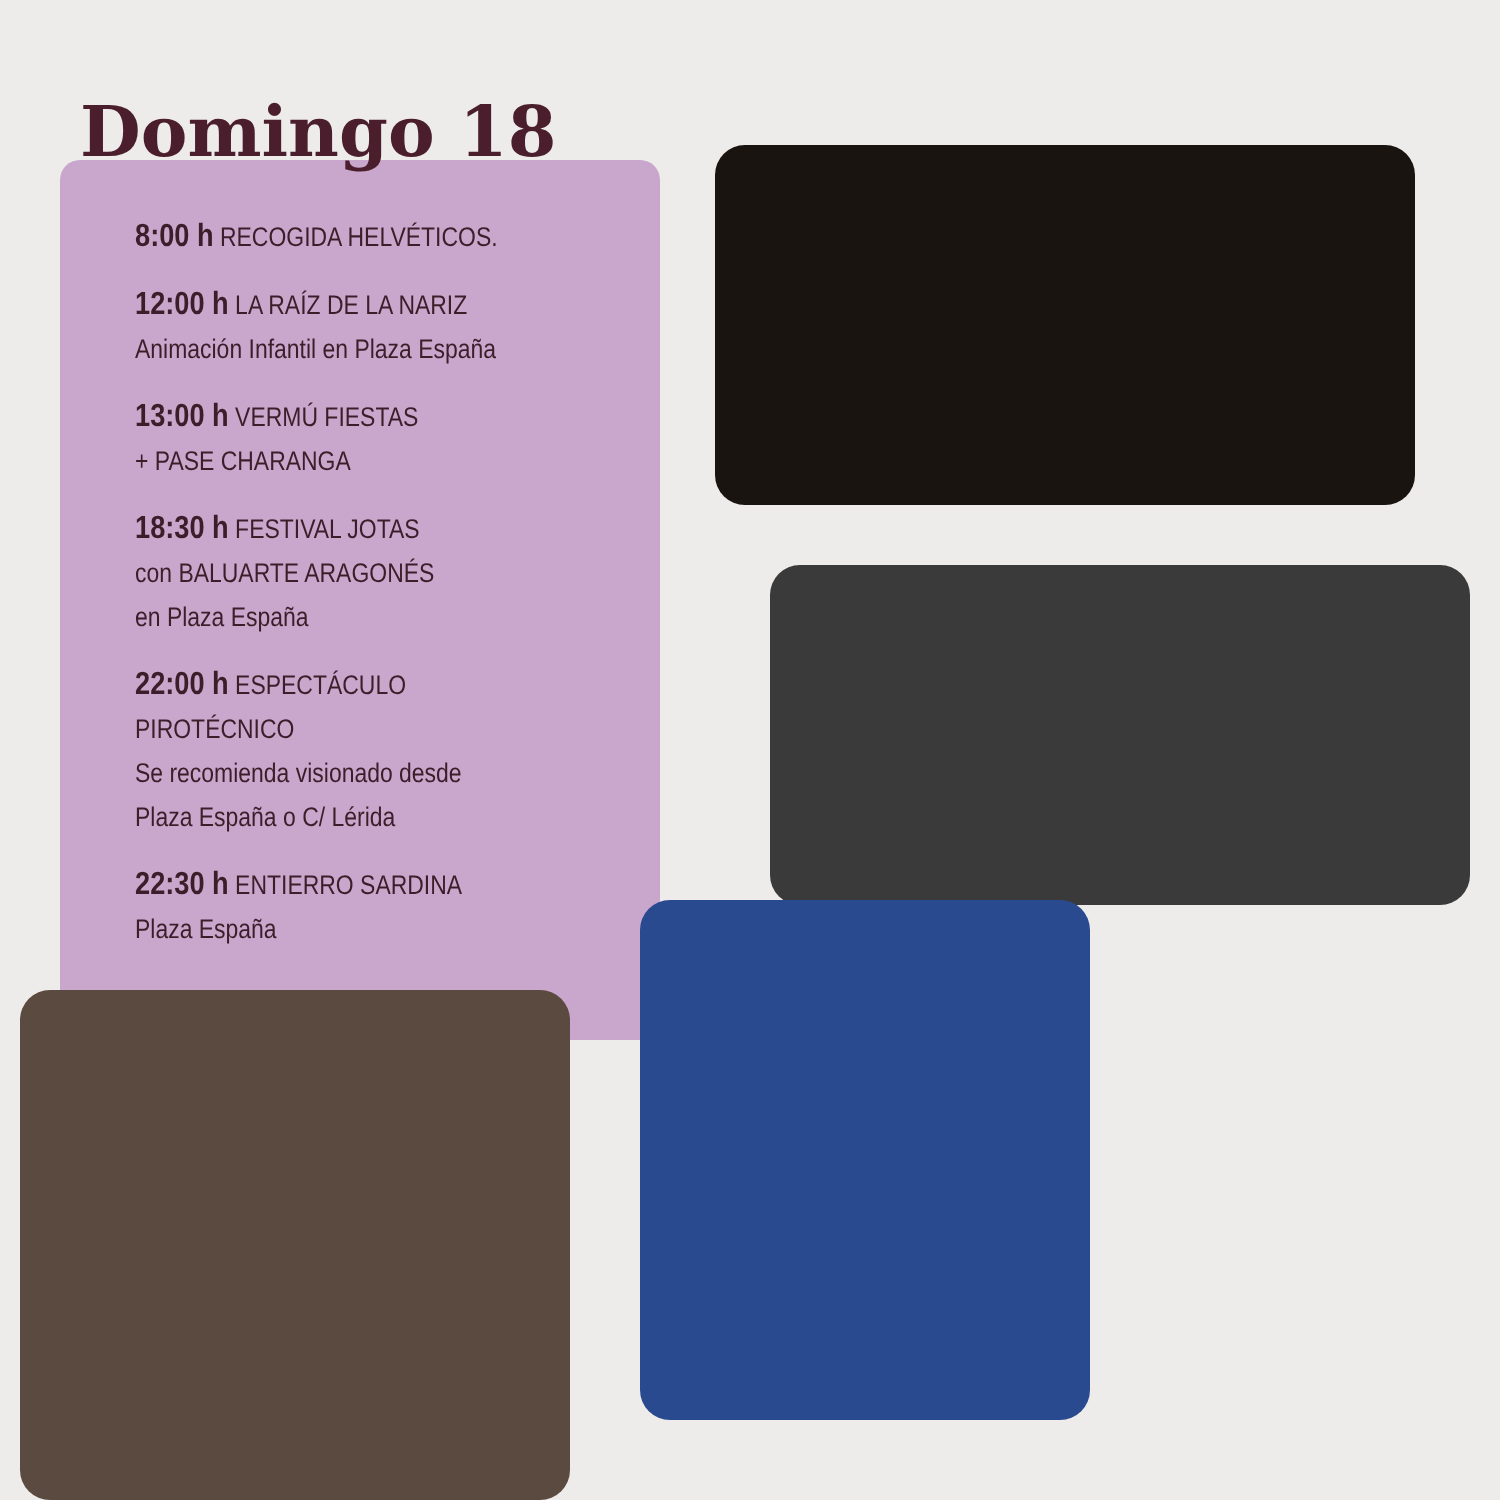Domingo 18
8:00 h RECOGIDA HELVÉTICOS.
12:00 h LA RAÍZ DE LA NARIZ
Animación Infantil en Plaza España
13:00 h VERMÚ FIESTAS
+ PASE CHARANGA
18:30 h FESTIVAL JOTAS
con BALUARTE ARAGONÉS
en Plaza España
22:00 h ESPECTÁCULO PIROTÉCNICO
Se recomienda visionado desde
Plaza España o C/ Lérida
22:30 h ENTIERRO SARDINA
Plaza España